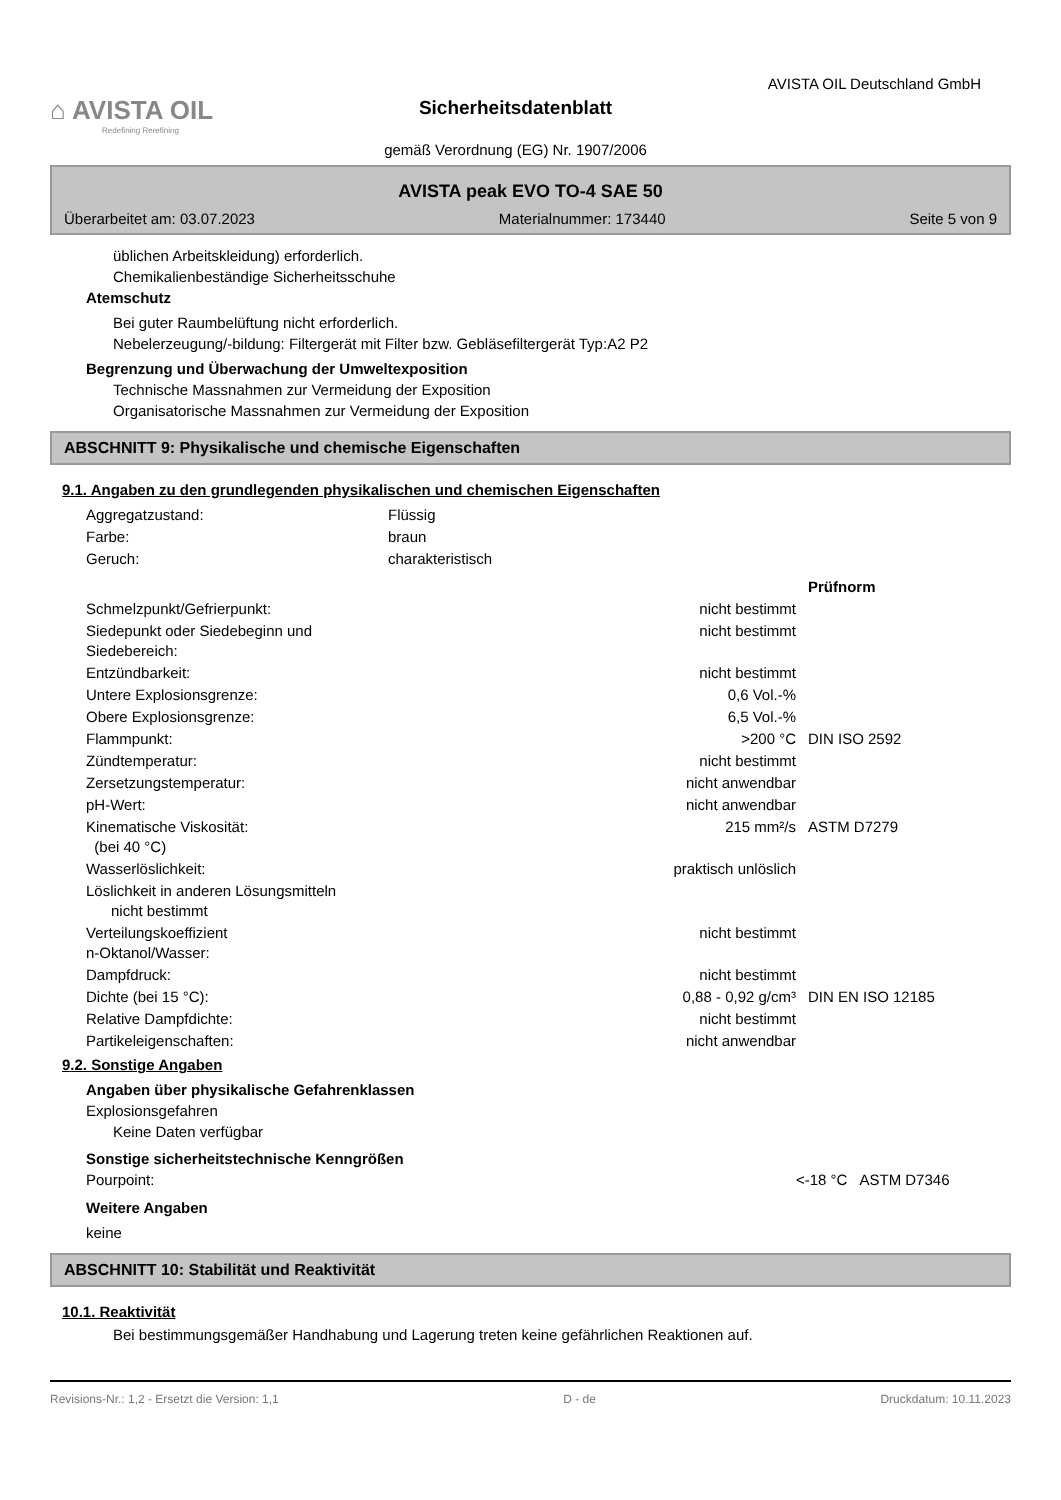⌂ AVISTA OIL
Redefining Rerefining
Sicherheitsdatenblatt
gemäß Verordnung (EG) Nr. 1907/2006
AVISTA OIL Deutschland GmbH
AVISTA peak EVO TO-4 SAE 50
Überarbeitet am: 03.07.2023 Materialnummer: 173440 Seite 5 von 9
üblichen Arbeitskleidung) erforderlich.
Chemikalienbeständige Sicherheitsschuhe
Atemschutz
Bei guter Raumbelüftung nicht erforderlich.
Nebelerzeugung/-bildung: Filtergerät mit Filter bzw. Gebläsefiltergerät Typ:A2 P2
Begrenzung und Überwachung der Umweltexposition
Technische Massnahmen zur Vermeidung der Exposition
Organisatorische Massnahmen zur Vermeidung der Exposition
ABSCHNITT 9: Physikalische und chemische Eigenschaften
9.1. Angaben zu den grundlegenden physikalischen und chemischen Eigenschaften
| Aggregatzustand: | Flüssig |
| Farbe: | braun |
| Geruch: | charakteristisch |
| | | Prüfnorm |
| Schmelzpunkt/Gefrierpunkt: | nicht bestimmt | |
| Siedepunkt oder Siedebeginn und Siedebereich: | nicht bestimmt | |
| Entzündbarkeit: | nicht bestimmt | |
| Untere Explosionsgrenze: | 0,6 Vol.-% | |
| Obere Explosionsgrenze: | 6,5 Vol.-% | |
| Flammpunkt: | >200 °C | DIN ISO 2592 |
| Zündtemperatur: | nicht bestimmt | |
| Zersetzungstemperatur: | nicht anwendbar | |
| pH-Wert: | nicht anwendbar | |
| Kinematische Viskosität: (bei 40 °C) | 215 mm²/s | ASTM D7279 |
| Wasserlöslichkeit: | praktisch unlöslich | |
| Löslichkeit in anderen Lösungsmitteln nicht bestimmt | | |
| Verteilungskoeffizient n-Oktanol/Wasser: | nicht bestimmt | |
| Dampfdruck: | nicht bestimmt | |
| Dichte (bei 15 °C): | 0,88 - 0,92 g/cm³ | DIN EN ISO 12185 |
| Relative Dampfdichte: | nicht bestimmt | |
| Partikeleigenschaften: | nicht anwendbar | |
9.2. Sonstige Angaben
Angaben über physikalische Gefahrenklassen
Explosionsgefahren
Keine Daten verfügbar
Sonstige sicherheitstechnische Kenngrößen
| Pourpoint: | <-18 °C | ASTM D7346 |
Weitere Angaben
keine
ABSCHNITT 10: Stabilität und Reaktivität
10.1. Reaktivität
Bei bestimmungsgemäßer Handhabung und Lagerung treten keine gefährlichen Reaktionen auf.
Revisions-Nr.: 1,2 - Ersetzt die Version: 1,1 D - de Druckdatum: 10.11.2023